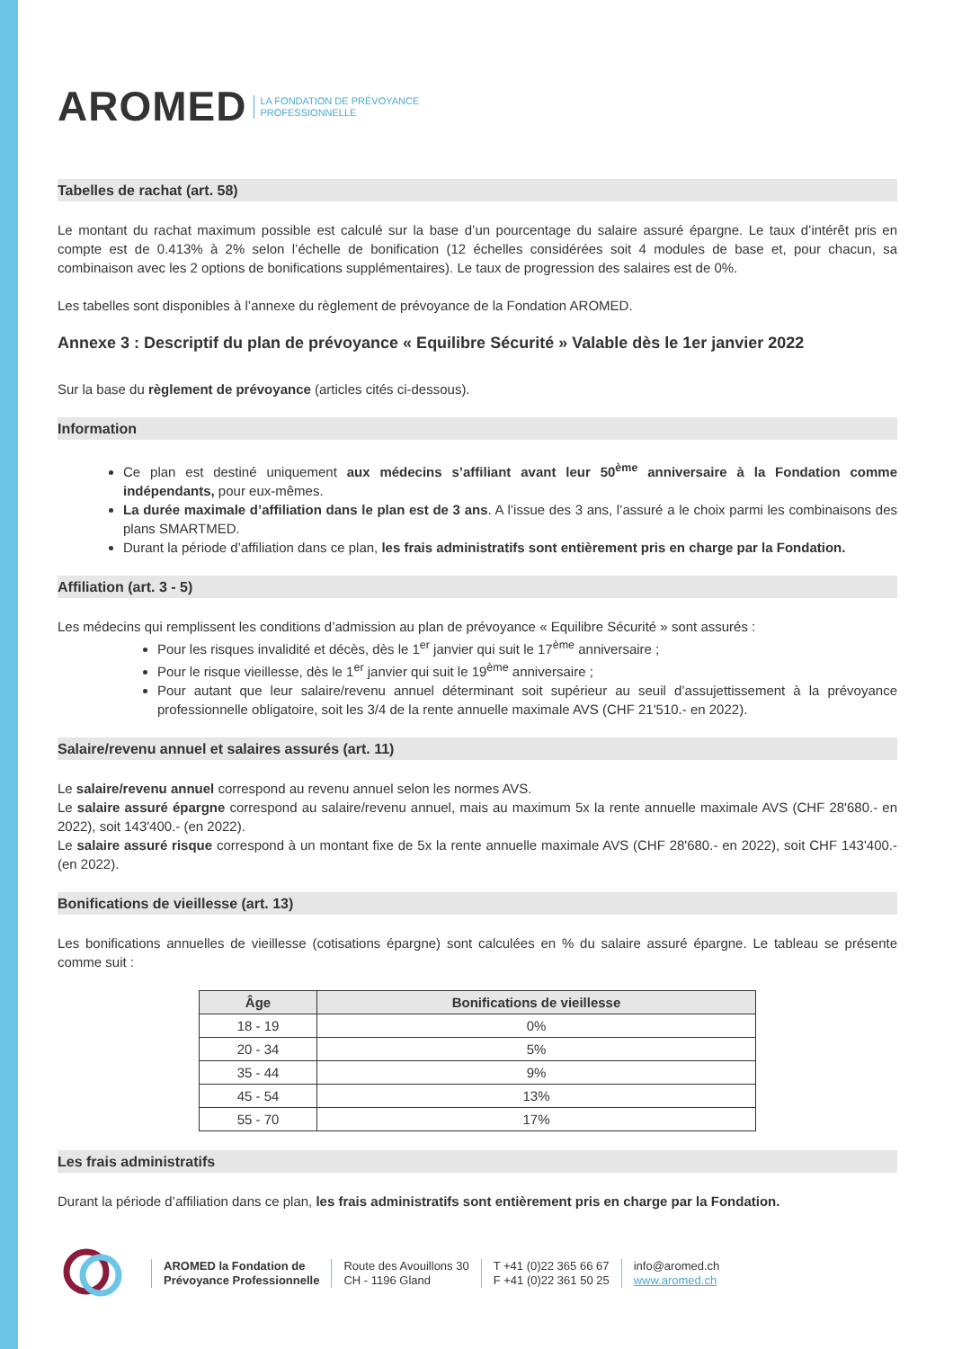AROMED LA FONDATION DE PRÉVOYANCE
PROFESSIONNELLE
Tabelles de rachat (art. 58)
Le montant du rachat maximum possible est calculé sur la base d’un pourcentage du salaire assuré épargne. Le taux d’intérêt pris en compte est de 0.413% à 2% selon l’échelle de bonification (12 échelles considérées soit 4 modules de base et, pour chacun, sa combinaison avec les 2 options de bonifications supplémentaires). Le taux de progression des salaires est de 0%.
Les tabelles sont disponibles à l’annexe du règlement de prévoyance de la Fondation AROMED.
Annexe 3 : Descriptif du plan de prévoyance « Equilibre Sécurité » Valable dès le 1er janvier 2022
Sur la base du règlement de prévoyance (articles cités ci-dessous).
Information
Ce plan est destiné uniquement aux médecins s’affiliant avant leur 50<sup>ème</sup> anniversaire à la Fondation comme indépendants, pour eux-mêmes.
La durée maximale d’affiliation dans le plan est de 3 ans. A l’issue des 3 ans, l’assuré a le choix parmi les combinaisons des plans SMARTMED.
Durant la période d’affiliation dans ce plan, les frais administratifs sont entièrement pris en charge par la Fondation.
Affiliation (art. 3 - 5)
Les médecins qui remplissent les conditions d’admission au plan de prévoyance « Equilibre Sécurité » sont assurés :
Pour les risques invalidité et décès, dès le 1<sup>er</sup> janvier qui suit le 17<sup>ème</sup> anniversaire ;
Pour le risque vieillesse, dès le 1<sup>er</sup> janvier qui suit le 19<sup>ème</sup> anniversaire ;
Pour autant que leur salaire/revenu annuel déterminant soit supérieur au seuil d’assujettissement à la prévoyance professionnelle obligatoire, soit les 3/4 de la rente annuelle maximale AVS (CHF 21'510.- en 2022).
Salaire/revenu annuel et salaires assurés (art. 11)
Le salaire/revenu annuel correspond au revenu annuel selon les normes AVS.
Le salaire assuré épargne correspond au salaire/revenu annuel, mais au maximum 5x la rente annuelle maximale AVS (CHF 28'680.- en 2022), soit 143'400.- (en 2022).
Le salaire assuré risque correspond à un montant fixe de 5x la rente annuelle maximale AVS (CHF 28'680.- en 2022), soit CHF 143'400.- (en 2022).
Bonifications de vieillesse (art. 13)
Les bonifications annuelles de vieillesse (cotisations épargne) sont calculées en % du salaire assuré épargne. Le tableau se présente comme suit :
| Âge | Bonifications de vieillesse |
| --- | --- |
| 18 - 19 | 0% |
| 20 - 34 | 5% |
| 35 - 44 | 9% |
| 45 - 54 | 13% |
| 55 - 70 | 17% |
Les frais administratifs
Durant la période d’affiliation dans ce plan, les frais administratifs sont entièrement pris en charge par la Fondation.
AROMED la Fondation de
Prévoyance Professionnelle
Route des Avouillons 30
CH - 1196 Gland
T +41 (0)22 365 66 67
F +41 (0)22 361 50 25
info@aromed.ch
www.aromed.ch